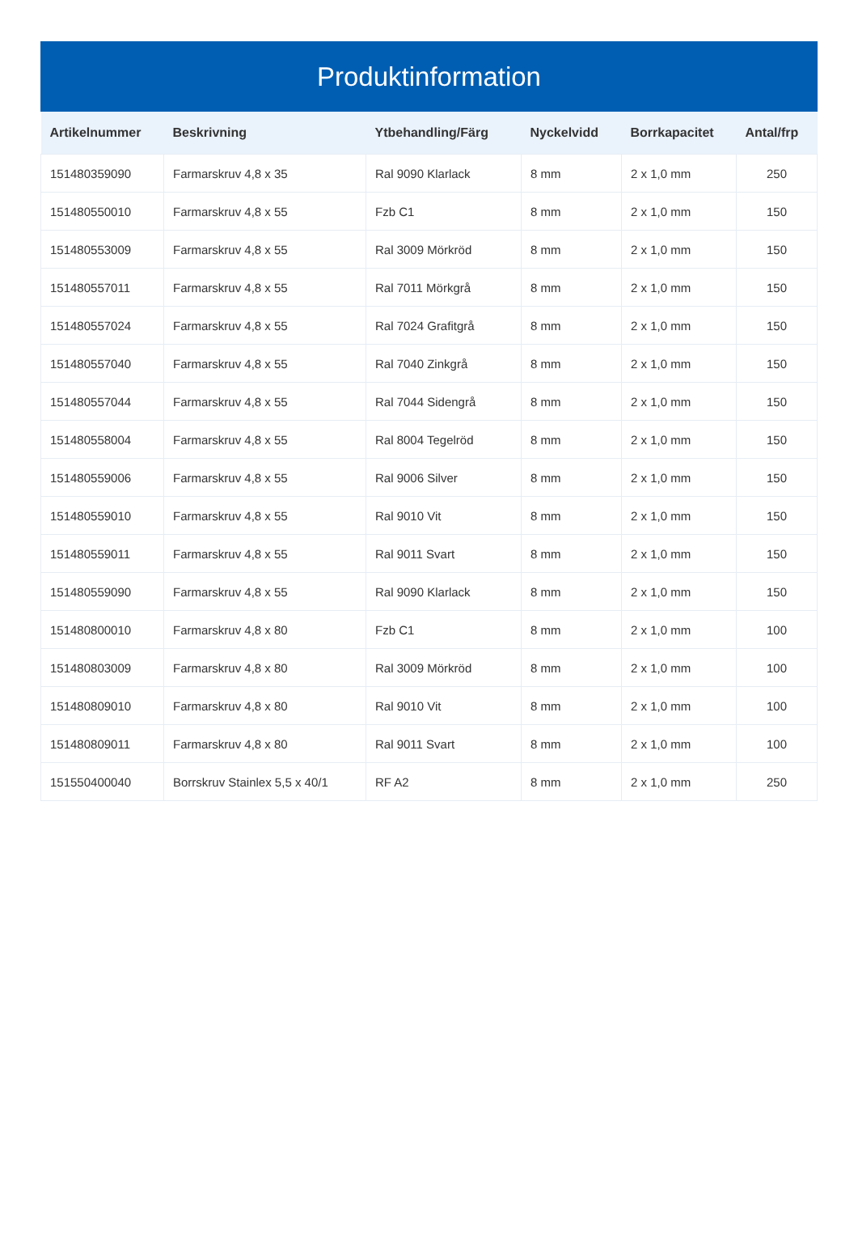Produktinformation
| Artikelnummer | Beskrivning | Ytbehandling/Färg | Nyckelvidd | Borrkapacitet | Antal/frp |
| --- | --- | --- | --- | --- | --- |
| 151480359090 | Farmarskruv 4,8 x 35 | Ral 9090 Klarlack | 8 mm | 2 x 1,0 mm | 250 |
| 151480550010 | Farmarskruv 4,8 x 55 | Fzb C1 | 8 mm | 2 x 1,0 mm | 150 |
| 151480553009 | Farmarskruv 4,8 x 55 | Ral 3009 Mörkröd | 8 mm | 2 x 1,0 mm | 150 |
| 151480557011 | Farmarskruv 4,8 x 55 | Ral 7011 Mörkgrå | 8 mm | 2 x 1,0 mm | 150 |
| 151480557024 | Farmarskruv 4,8 x 55 | Ral 7024 Grafitgrå | 8 mm | 2 x 1,0 mm | 150 |
| 151480557040 | Farmarskruv 4,8 x 55 | Ral 7040 Zinkgrå | 8 mm | 2 x 1,0 mm | 150 |
| 151480557044 | Farmarskruv 4,8 x 55 | Ral 7044 Sidengrå | 8 mm | 2 x 1,0 mm | 150 |
| 151480558004 | Farmarskruv 4,8 x 55 | Ral 8004 Tegelröd | 8 mm | 2 x 1,0 mm | 150 |
| 151480559006 | Farmarskruv 4,8 x 55 | Ral 9006 Silver | 8 mm | 2 x 1,0 mm | 150 |
| 151480559010 | Farmarskruv 4,8 x 55 | Ral 9010 Vit | 8 mm | 2 x 1,0 mm | 150 |
| 151480559011 | Farmarskruv 4,8 x 55 | Ral 9011 Svart | 8 mm | 2 x 1,0 mm | 150 |
| 151480559090 | Farmarskruv 4,8 x 55 | Ral 9090 Klarlack | 8 mm | 2 x 1,0 mm | 150 |
| 151480800010 | Farmarskruv 4,8 x 80 | Fzb C1 | 8 mm | 2 x 1,0 mm | 100 |
| 151480803009 | Farmarskruv 4,8 x 80 | Ral 3009 Mörkröd | 8 mm | 2 x 1,0 mm | 100 |
| 151480809010 | Farmarskruv 4,8 x 80 | Ral 9010 Vit | 8 mm | 2 x 1,0 mm | 100 |
| 151480809011 | Farmarskruv 4,8 x 80 | Ral 9011 Svart | 8 mm | 2 x 1,0 mm | 100 |
| 151550400040 | Borrskruv Stainlex 5,5 x 40/1 | RF A2 | 8 mm | 2 x 1,0 mm | 250 |